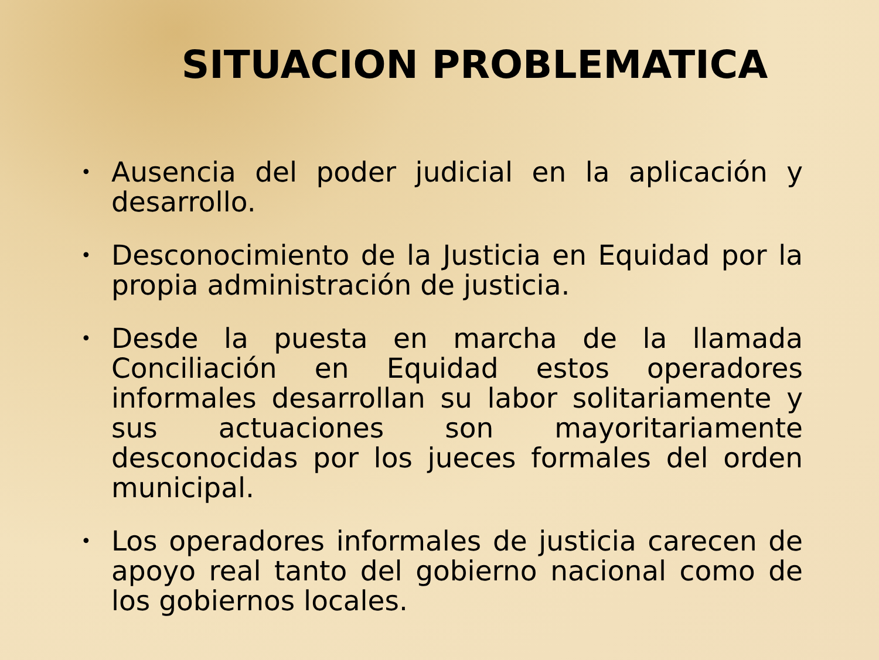SITUACION PROBLEMATICA
• Ausencia del poder judicial en la aplicación y desarrollo.
• Desconocimiento de la Justicia en Equidad por la propia administración de justicia.
• Desde la puesta en marcha de la llamada Conciliación en Equidad estos operadores informales desarrollan su labor solitariamente y sus actuaciones son mayoritariamente desconocidas por los jueces formales del orden municipal.
• Los operadores informales de justicia carecen de apoyo real tanto del gobierno nacional como de los gobiernos locales.